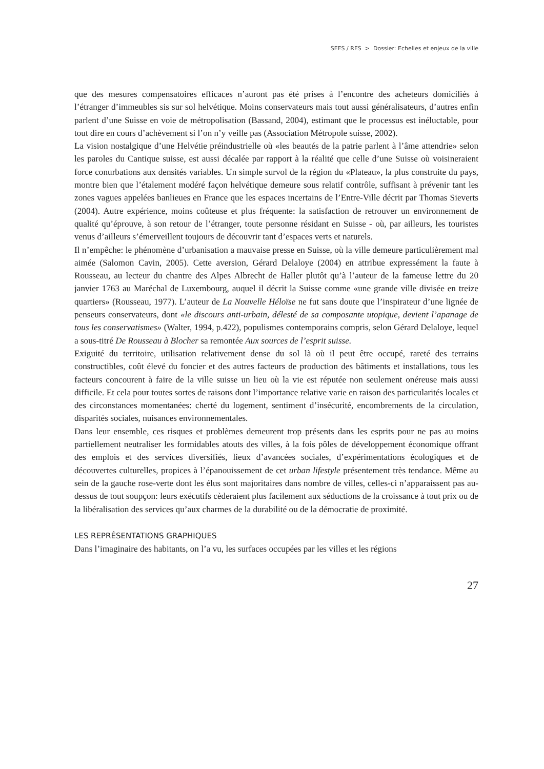SEES / RES > Dossier: Echelles et enjeux de la ville
que des mesures compensatoires efficaces n’auront pas été prises à l’encontre des acheteurs domiciliés à l’étranger d’immeubles sis sur sol helvétique. Moins conservateurs mais tout aussi généralisateurs, d’autres enfin parlent d’une Suisse en voie de métropolisation (Bassand, 2004), estimant que le processus est inéluctable, pour tout dire en cours d’achèvement si l’on n’y veille pas (Association Métropole suisse, 2002).
La vision nostalgique d’une Helvétie préindustrielle où «les beautés de la patrie parlent à l’âme attendrie» selon les paroles du Cantique suisse, est aussi décalée par rapport à la réalité que celle d’une Suisse où voisineraient force conurbations aux densités variables. Un simple survol de la région du «Plateau», la plus construite du pays, montre bien que l’étalement modéré façon helvétique demeure sous relatif contrôle, suffisant à prévenir tant les zones vagues appelées banlieues en France que les espaces incertains de l’Entre-Ville décrit par Thomas Sieverts (2004). Autre expérience, moins coûteuse et plus fréquente: la satisfaction de retrouver un environnement de qualité qu’éprouve, à son retour de l’étranger, toute personne résidant en Suisse - où, par ailleurs, les touristes venus d’ailleurs s’émerveillent toujours de découvrir tant d’espaces verts et naturels.
Il n’empêche: le phénomène d’urbanisation a mauvaise presse en Suisse, où la ville demeure particulièrement mal aimée (Salomon Cavin, 2005). Cette aversion, Gérard Delaloye (2004) en attribue expressément la faute à Rousseau, au lecteur du chantre des Alpes Albrecht de Haller plutôt qu’à l’auteur de la fameuse lettre du 20 janvier 1763 au Maréchal de Luxembourg, auquel il décrit la Suisse comme «une grande ville divisée en treize quartiers» (Rousseau, 1977). L’auteur de La Nouvelle Héloïse ne fut sans doute que l’inspirateur d’une lignée de penseurs conservateurs, dont «le discours anti-urbain, délesté de sa composante utopique, devient l’apanage de tous les conservatismes» (Walter, 1994, p.422), populismes contemporains compris, selon Gérard Delaloye, lequel a sous-titré De Rousseau à Blocher sa remontée Aux sources de l’esprit suisse.
Exiguité du territoire, utilisation relativement dense du sol là où il peut être occupé, rareté des terrains constructibles, coût élevé du foncier et des autres facteurs de production des bâtiments et installations, tous les facteurs concourent à faire de la ville suisse un lieu où la vie est réputée non seulement onéreuse mais aussi difficile. Et cela pour toutes sortes de raisons dont l’importance relative varie en raison des particularités locales et des circonstances momentanées: cherté du logement, sentiment d’insécurité, encombrements de la circulation, disparités sociales, nuisances environnementales.
Dans leur ensemble, ces risques et problèmes demeurent trop présents dans les esprits pour ne pas au moins partiellement neutraliser les formidables atouts des villes, à la fois pôles de développement économique offrant des emplois et des services diversifiés, lieux d’avancées sociales, d’expérimentations écologiques et de découvertes culturelles, propices à l’épanouissement de cet urban lifestyle présentement très tendance. Même au sein de la gauche rose-verte dont les élus sont majoritaires dans nombre de villes, celles-ci n’apparaissent pas au-dessus de tout soupçon: leurs exécutifs cèderaient plus facilement aux séductions de la croissance à tout prix ou de la libéralisation des services qu’aux charmes de la durabilité ou de la démocratie de proximité.
LES REPRÉSENTATIONS GRAPHIQUES
Dans l’imaginaire des habitants, on l’a vu, les surfaces occupées par les villes et les régions
27